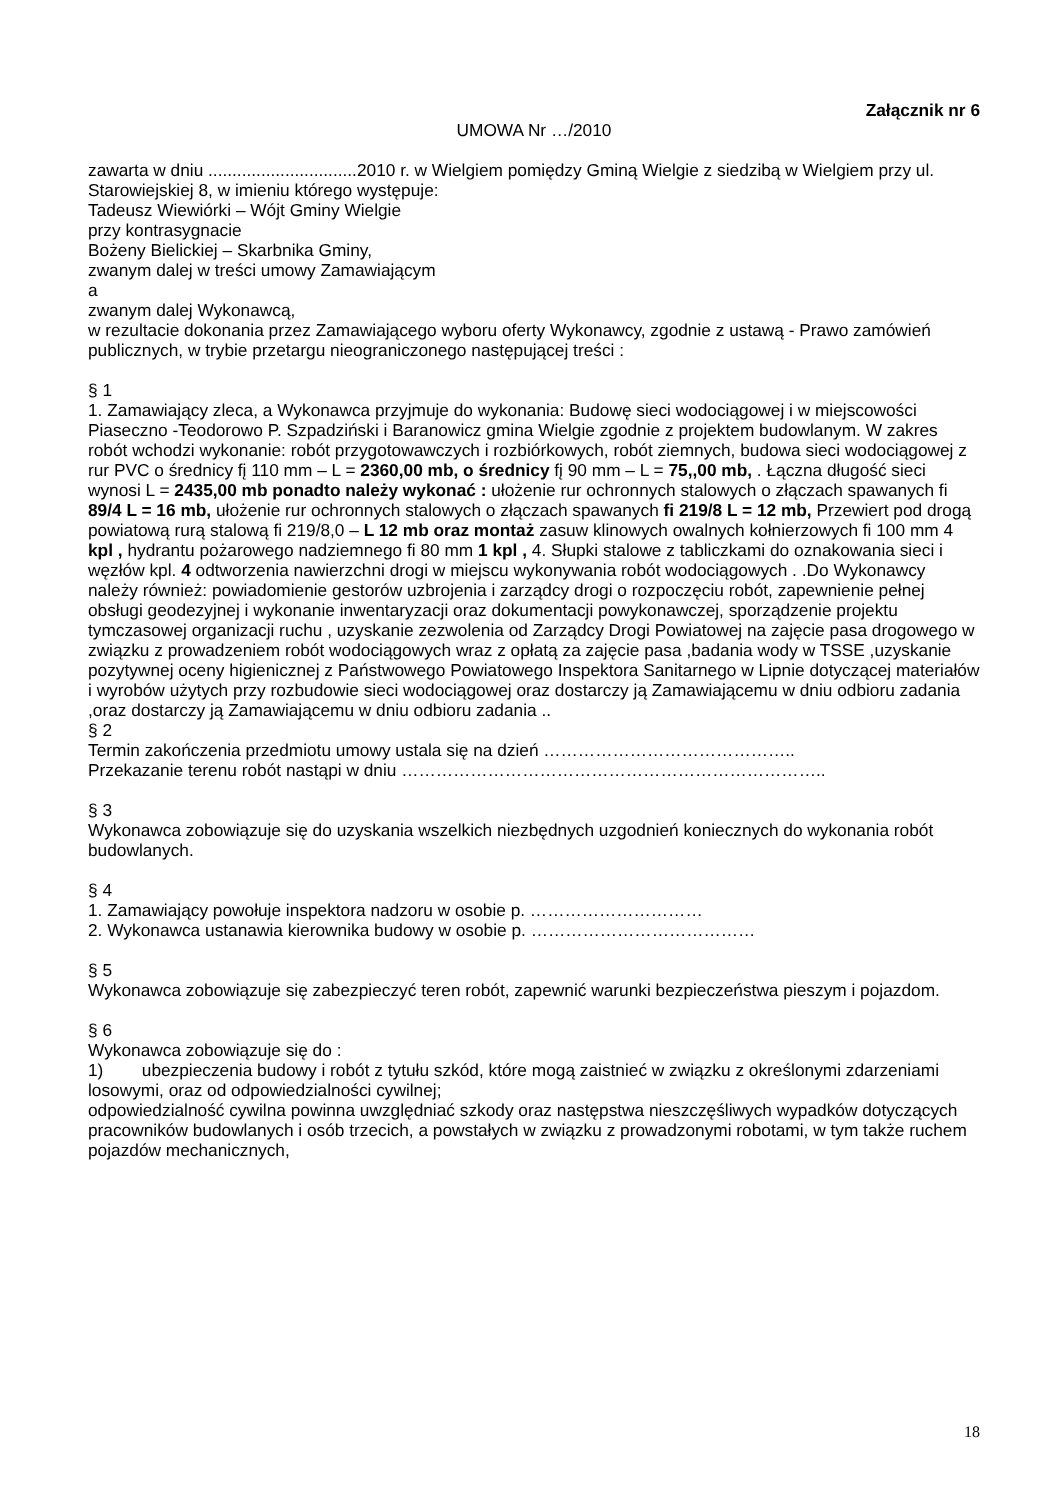Załącznik nr 6
UMOWA Nr …/2010
zawarta w dniu ...............................2010 r. w Wielgiem pomiędzy Gminą Wielgie z siedzibą w Wielgiem przy ul. Starowiejskiej 8, w imieniu którego występuje:
Tadeusz Wiewiórki – Wójt Gminy Wielgie
przy kontrasygnacie
Bożeny Bielickiej – Skarbnika Gminy,
zwanym dalej w treści umowy Zamawiającym
a
zwanym dalej Wykonawcą,
w rezultacie dokonania przez Zamawiającego wyboru oferty Wykonawcy, zgodnie z ustawą - Prawo zamówień publicznych, w trybie przetargu nieograniczonego następującej treści :
§ 1
1. Zamawiający zleca, a Wykonawca przyjmuje do wykonania: Budowę sieci wodociągowej i w miejscowości Piaseczno -Teodorowo P. Szpadziński i Baranowicz gmina Wielgie zgodnie z projektem budowlanym. W zakres robót wchodzi wykonanie: robót przygotowawczych i rozbiórkowych, robót ziemnych, budowa sieci wodociągowej z rur PVC o średnicy fį 110 mm – L = 2360,00 mb, o średnicy fį 90 mm – L = 75,,00 mb, . Łączna długość sieci wynosi L = 2435,00 mb ponadto należy wykonać : ułożenie rur ochronnych stalowych o złączach spawanych fi 89/4 L = 16 mb, ułożenie rur ochronnych stalowych o złączach spawanych fi 219/8 L = 12 mb, Przewiert pod drogą powiatową rurą stalową fi 219/8,0 – L 12 mb oraz montaż zasuw klinowych owalnych kołnierzowych fi 100 mm 4 kpl , hydrantu pożarowego nadziemnego fi 80 mm 1 kpl , 4. Słupki stalowe z tabliczkami do oznakowania sieci i węzłów kpl. 4 odtworzenia nawierzchni drogi w miejscu wykonywania robót wodociągowych . .Do Wykonawcy należy również: powiadomienie gestorów uzbrojenia i zarządcy drogi o rozpoczęciu robót, zapewnienie pełnej obsługi geodezyjnej i wykonanie inwentaryzacji oraz dokumentacji powykonawczej, sporządzenie projektu tymczasowej organizacji ruchu , uzyskanie zezwolenia od Zarządcy Drogi Powiatowej na zajęcie pasa drogowego w związku z prowadzeniem robót wodociągowych wraz z opłatą za zajęcie pasa ,badania wody w TSSE ,uzyskanie pozytywnej oceny higienicznej z Państwowego Powiatowego Inspektora Sanitarnego w Lipnie dotyczącej materiałów i wyrobów użytych przy rozbudowie sieci wodociągowej oraz dostarczy ją Zamawiającemu w dniu odbioru zadania ,oraz dostarczy ją Zamawiającemu w dniu odbioru zadania ..
§ 2
Termin zakończenia przedmiotu umowy ustala się na dzień ……………………………………..
Przekazanie terenu robót nastąpi w dniu ………………………………………………………………..
§ 3
Wykonawca zobowiązuje się do uzyskania wszelkich niezbędnych uzgodnień koniecznych do wykonania robót budowlanych.
§ 4
1. Zamawiający powołuje inspektora nadzoru w osobie p. …………………………
2. Wykonawca ustanawia kierownika budowy w osobie p. …………………………………
§ 5
Wykonawca zobowiązuje się zabezpieczyć teren robót, zapewnić warunki bezpieczeństwa pieszym i pojazdom.
§ 6
Wykonawca zobowiązuje się do :
1) ubezpieczenia budowy i robót z tytułu szkód, które mogą zaistnieć w związku z określonymi zdarzeniami losowymi, oraz od odpowiedzialności cywilnej;
odpowiedzialność cywilna powinna uwzględniać szkody oraz następstwa nieszczęśliwych wypadków dotyczących pracowników budowlanych i osób trzecich, a powstałych w związku z prowadzonymi robotami, w tym także ruchem pojazdów mechanicznych,
18